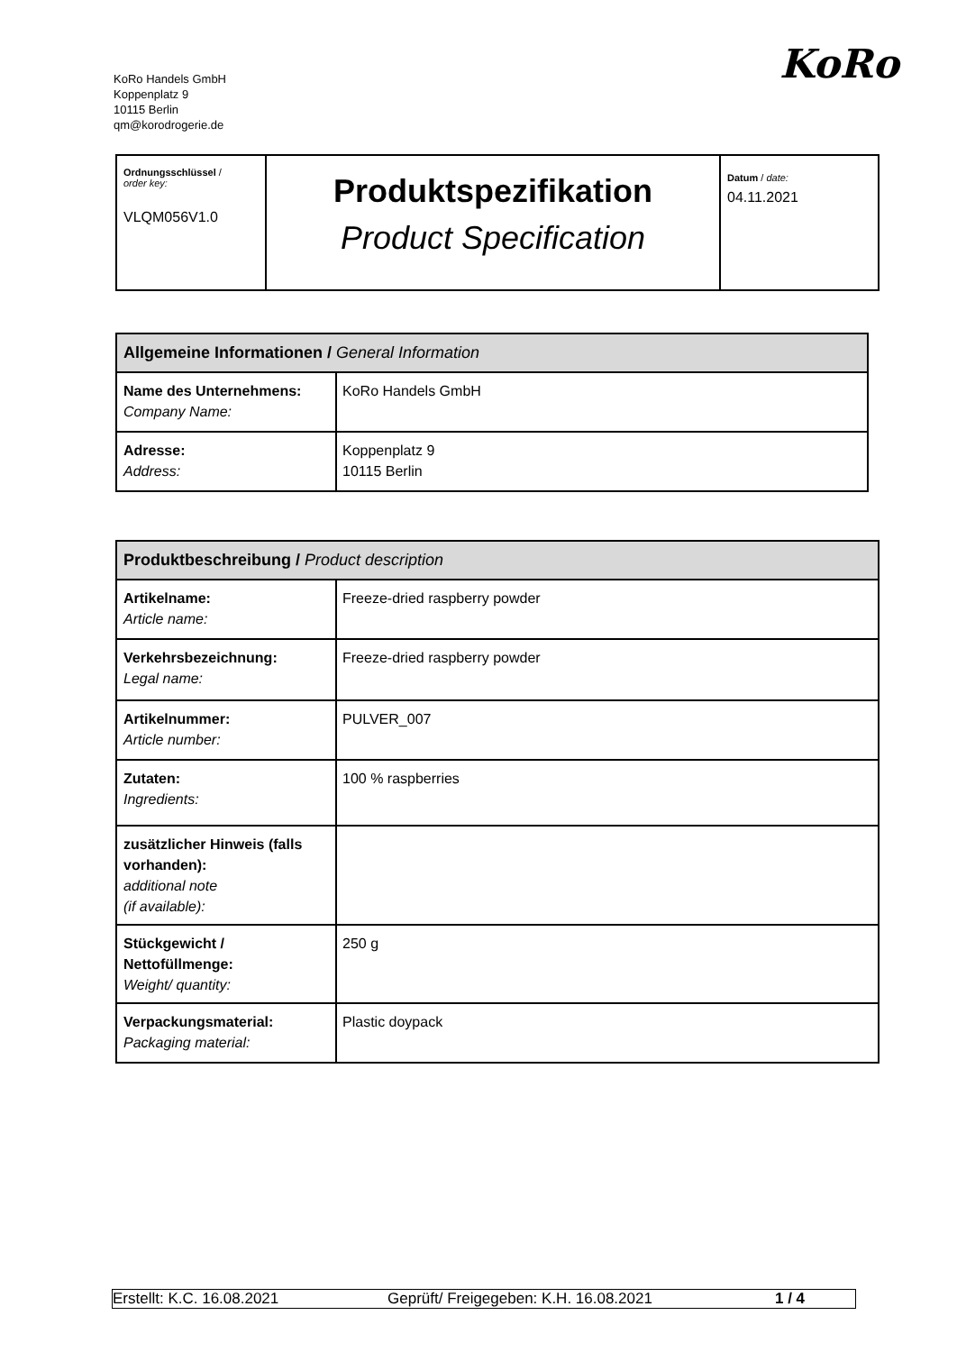KoRo Handels GmbH
Koppenplatz 9
10115 Berlin
qm@korodrogerie.de
KoRo
| Ordnungsschlüssel / order key: VLQM056V1.0 | Produktspezifikation Product Specification | Datum / date: 04.11.2021 |
| Allgemeine Informationen / General Information | |
| --- | --- |
| Name des Unternehmens: Company Name: | KoRo Handels GmbH |
| Adresse: Address: | Koppenplatz 9 10115 Berlin |
| Produktbeschreibung / Product description | |
| --- | --- |
| Artikelname: Article name: | Freeze-dried raspberry powder |
| Verkehrsbezeichnung: Legal name: | Freeze-dried raspberry powder |
| Artikelnummer: Article number: | PULVER_007 |
| Zutaten: Ingredients: | 100 % raspberries |
| zusätzlicher Hinweis (falls vorhanden): additional note (if available): | |
| Stückgewicht / Nettofüllmenge: Weight/ quantity: | 250 g |
| Verpackungsmaterial: Packaging material: | Plastic doypack |
Erstellt: K.C. 16.08.2021 Geprüft/ Freigegeben: K.H. 16.08.2021 1 / 4